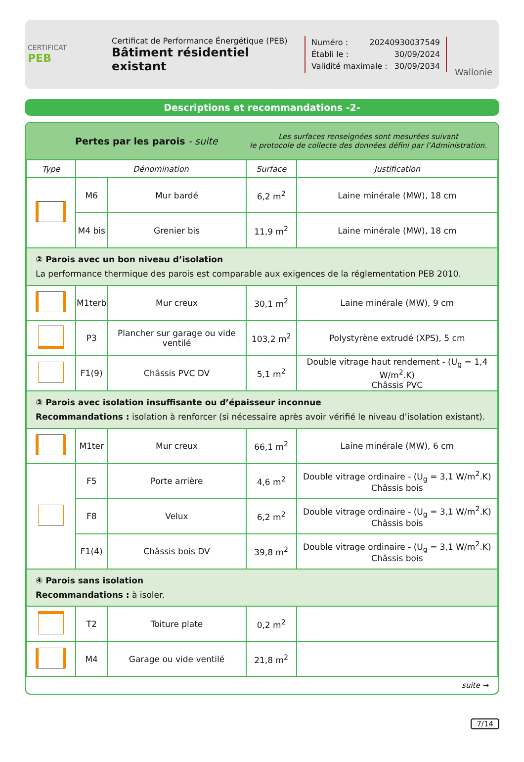CERTIFICAT
PEB
Certificat de Performance Énergétique (PEB)
Bâtiment résidentiel existant
Numéro : 20240930037549
Établi le : 30/09/2024
Validité maximale : 30/09/2034
Wallonie
Descriptions et recommandations -2-
Pertes par les parois - suite
Les surfaces renseignées sont mesurées suivant
le protocole de collecte des données défini par l’Administration.
| Type | Dénomination | | Surface | Justification |
| --- | --- | --- | --- | --- |
| | M6 | Mur bardé | 6,2 m<sup>2</sup> | Laine minérale (MW), 18 cm |
| | M4 bis | Grenier bis | 11,9 m<sup>2</sup> | Laine minérale (MW), 18 cm |
| ② Parois avec un bon niveau d’isolation La performance thermique des parois est comparable aux exigences de la réglementation PEB 2010. | | | | |
| | M1terb | Mur creux | 30,1 m<sup>2</sup> | Laine minérale (MW), 9 cm |
| | P3 | Plancher sur garage ou vide ventilé | 103,2 m<sup>2</sup> | Polystyrène extrudé (XPS), 5 cm |
| | F1(9) | Châssis PVC DV | 5,1 m<sup>2</sup> | Double vitrage haut rendement - (U<sub>g</sub> = 1,4 W/m<sup>2</sup>.K) Châssis PVC |
| ③ Parois avec isolation insuffisante ou d’épaisseur inconnue Recommandations : isolation à renforcer (si nécessaire après avoir vérifié le niveau d’isolation existant). | | | | |
| | M1ter | Mur creux | 66,1 m<sup>2</sup> | Laine minérale (MW), 6 cm |
| | F5 | Porte arrière | 4,6 m<sup>2</sup> | Double vitrage ordinaire - (U<sub>g</sub> = 3,1 W/m<sup>2</sup>.K) Châssis bois |
| | F8 | Velux | 6,2 m<sup>2</sup> | Double vitrage ordinaire - (U<sub>g</sub> = 3,1 W/m<sup>2</sup>.K) Châssis bois |
| | F1(4) | Châssis bois DV | 39,8 m<sup>2</sup> | Double vitrage ordinaire - (U<sub>g</sub> = 3,1 W/m<sup>2</sup>.K) Châssis bois |
| ④ Parois sans isolation Recommandations : à isoler. | | | | |
| | T2 | Toiture plate | 0,2 m<sup>2</sup> | |
| | M4 | Garage ou vide ventilé | 21,8 m<sup>2</sup> | |
suite →
7/14